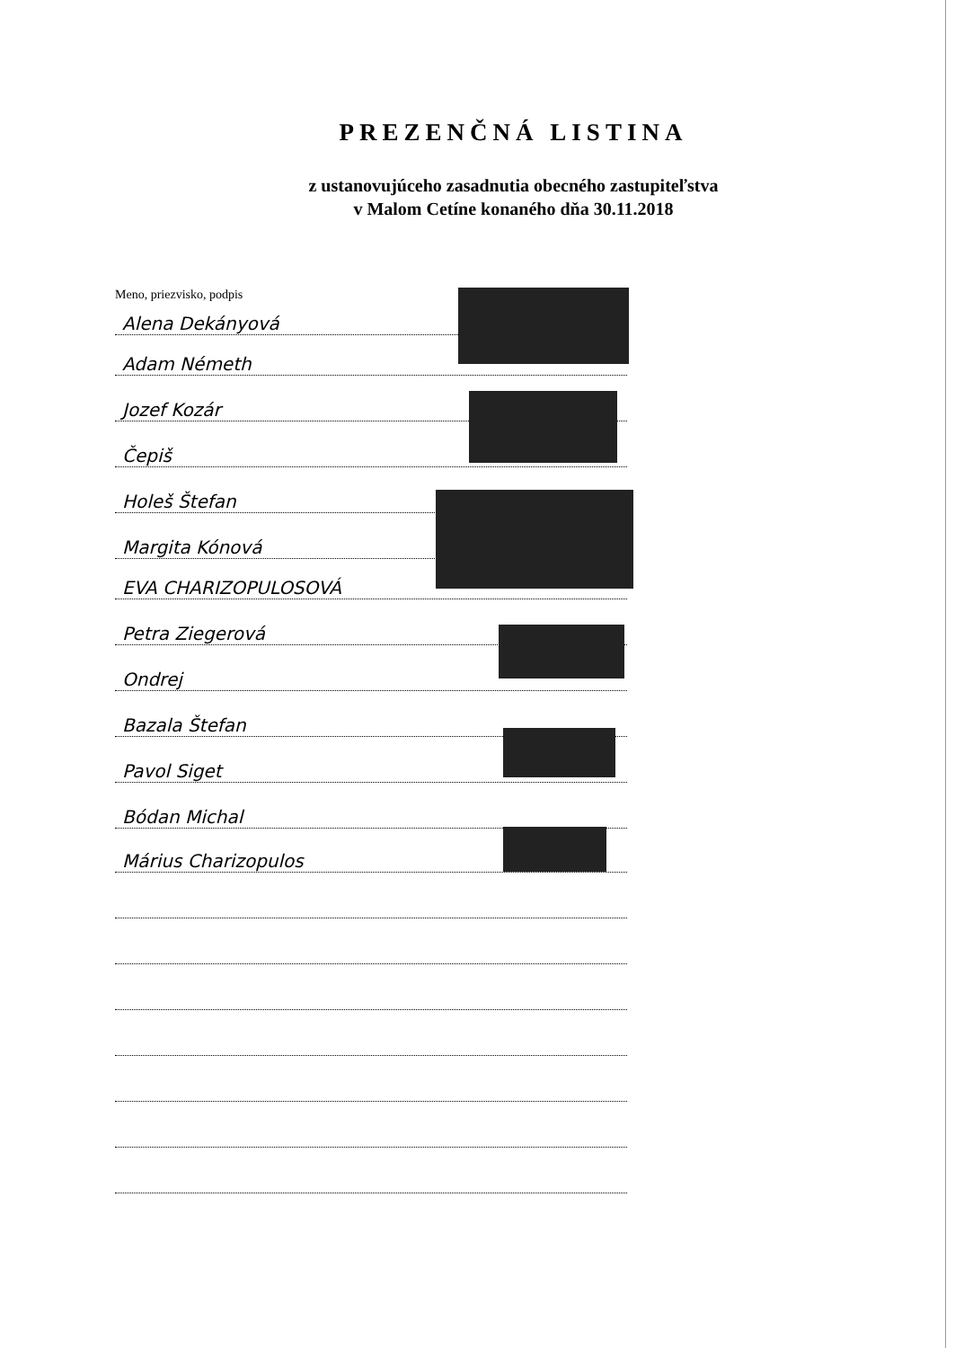PREZENČNÁ LISTINA
z ustanovujúceho zasadnutia obecného zastupiteľstva
v Malom Cetíne konaného dňa 30.11.2018
Meno, priezvisko, podpis
Alena Dekányová
Adam Németh
Jozef Kozár
Čepiš
Holeš Štefan
Margita Kónová
EVA CHARIZOPULOSOVÁ
Petra Ziegerová
Ondrej
Bazala Štefan
Pavol Siget
Bódan Michal
Márius Charizopulos